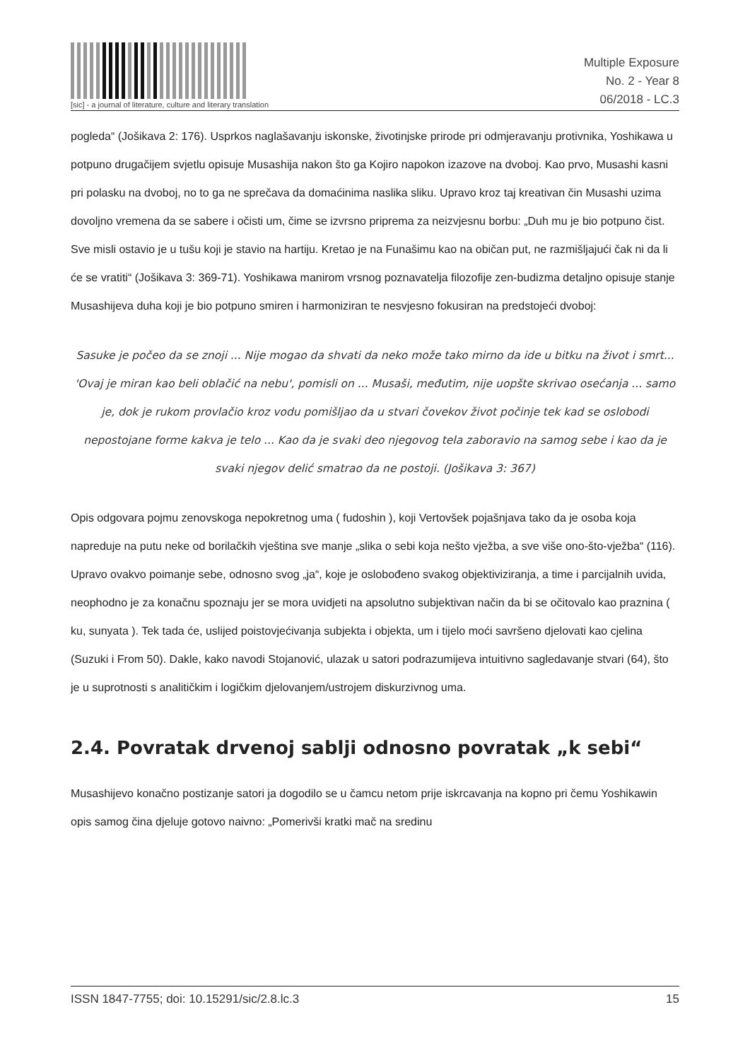[sic] - a journal of literature, culture and literary translation
Multiple Exposure
No. 2 - Year 8
06/2018 - LC.3
pogleda“ (Jošikava 2: 176). Usprkos naglašavanju iskonske, životinjske prirode pri odmjeravanju protivnika, Yoshikawa u potpuno drugačijem svjetlu opisuje Musashija nakon što ga Kojiro napokon izazove na dvoboj. Kao prvo, Musashi kasni pri polasku na dvoboj, no to ga ne sprečava da domaćinima naslika sliku. Upravo kroz taj kreativan čin Musashi uzima dovoljno vremena da se sabere i očisti um, čime se izvrsno priprema za neizvjesnu borbu: „Duh mu je bio potpuno čist. Sve misli ostavio je u tušu koji je stavio na hartiju. Kretao je na Funašimu kao na običan put, ne razmišljajući čak ni da li će se vratiti“ (Jošikava 3: 369-71). Yoshikawa manirom vrsnog poznavatelja filozofije zen-budizma detaljno opisuje stanje Musashijeva duha koji je bio potpuno smiren i harmoniziran te nesvjesno fokusiran na predstojeći dvoboj:
Sasuke je počeo da se znoji ... Nije mogao da shvati da neko može tako mirno da ide u bitku na život i smrt... 'Ovaj je miran kao beli oblačić na nebu', pomisli on ... Musaši, međutim, nije uopšte skrivao osećanja ... samo je, dok je rukom provlačio kroz vodu pomišljao da u stvari čovekov život počinje tek kad se oslobodi nepostojane forme kakva je telo ... Kao da je svaki deo njegovog tela zaboravio na samog sebe i kao da je svaki njegov delić smatrao da ne postoji. (Jošikava 3: 367)
Opis odgovara pojmu zenovskoga nepokretnog uma ( fudoshin ), koji Vertovšek pojašnjava tako da je osoba koja napreduje na putu neke od borilačkih vještina sve manje „slika o sebi koja nešto vježba, a sve više ono-što-vježba“ (116). Upravo ovakvo poimanje sebe, odnosno svog „ja“, koje je oslobođeno svakog objektiviziranja, a time i parcijalnih uvida, neophodno je za konačnu spoznaju jer se mora uvidjeti na apsolutno subjektivan način da bi se očitovalo kao praznina ( ku, sunyata ). Tek tada će, uslijed poistovjećivanja subjekta i objekta, um i tijelo moći savršeno djelovati kao cjelina (Suzuki i From 50). Dakle, kako navodi Stojanović, ulazak u satori podrazumijeva intuitivno sagledavanje stvari (64), što je u suprotnosti s analitičkim i logičkim djelovanjem/ustrojem diskurzivnog uma.
2.4. Povratak drvenoj sablji odnosno povratak „k sebi“
Musashijevo konačno postizanje satori ja dogodilo se u čamcu netom prije iskrcavanja na kopno pri čemu Yoshikawin opis samog čina djeluje gotovo naivno: „Pomerivši kratki mač na sredinu
ISSN 1847-7755; doi: 10.15291/sic/2.8.lc.3 15